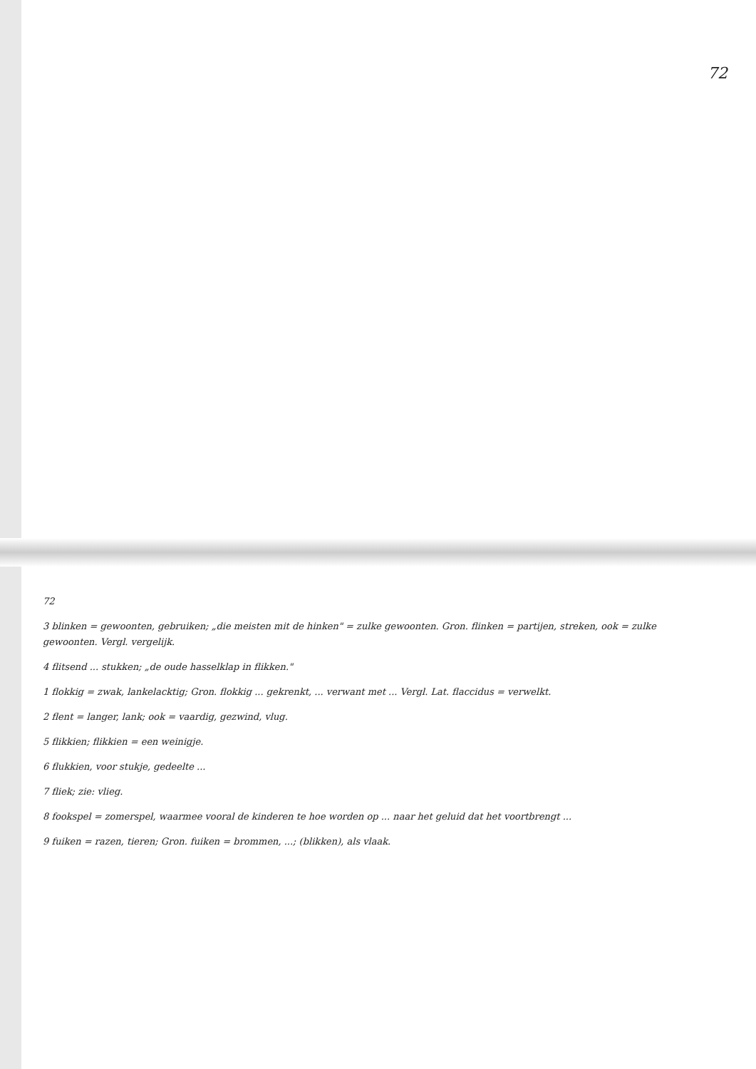72
72
3 blinken = gewoonten, gebruiken; „die meisten mit de hinken" = zulke gewoonten. Gron. flinken = partijen, streken, ook = zulke gewoonten. Vergl. vergelijk.
4 flitsend ... stukken; „de oude hasselklap in flikken."
1 flokkig = zwak, lankelacktig; Gron. flokkig ... gekrenkt, ... verwant met ... Vergl. Lat. flaccidus = verwelkt.
2 flent = langer, lank; ook = vaardig, gezwind, vlug.
5 flikkien; flikkien = een weinigje.
6 flukkien, voor stukje, gedeelte ...
7 fliek; zie: vlieg.
8 fookspel = zomerspel, waarmee vooral de kinderen te hoe worden op ... naar het geluid dat het voortbrengt ...
9 fuiken = razen, tieren; Gron. fuiken = brommen, ...; (blikken), als vlaak.